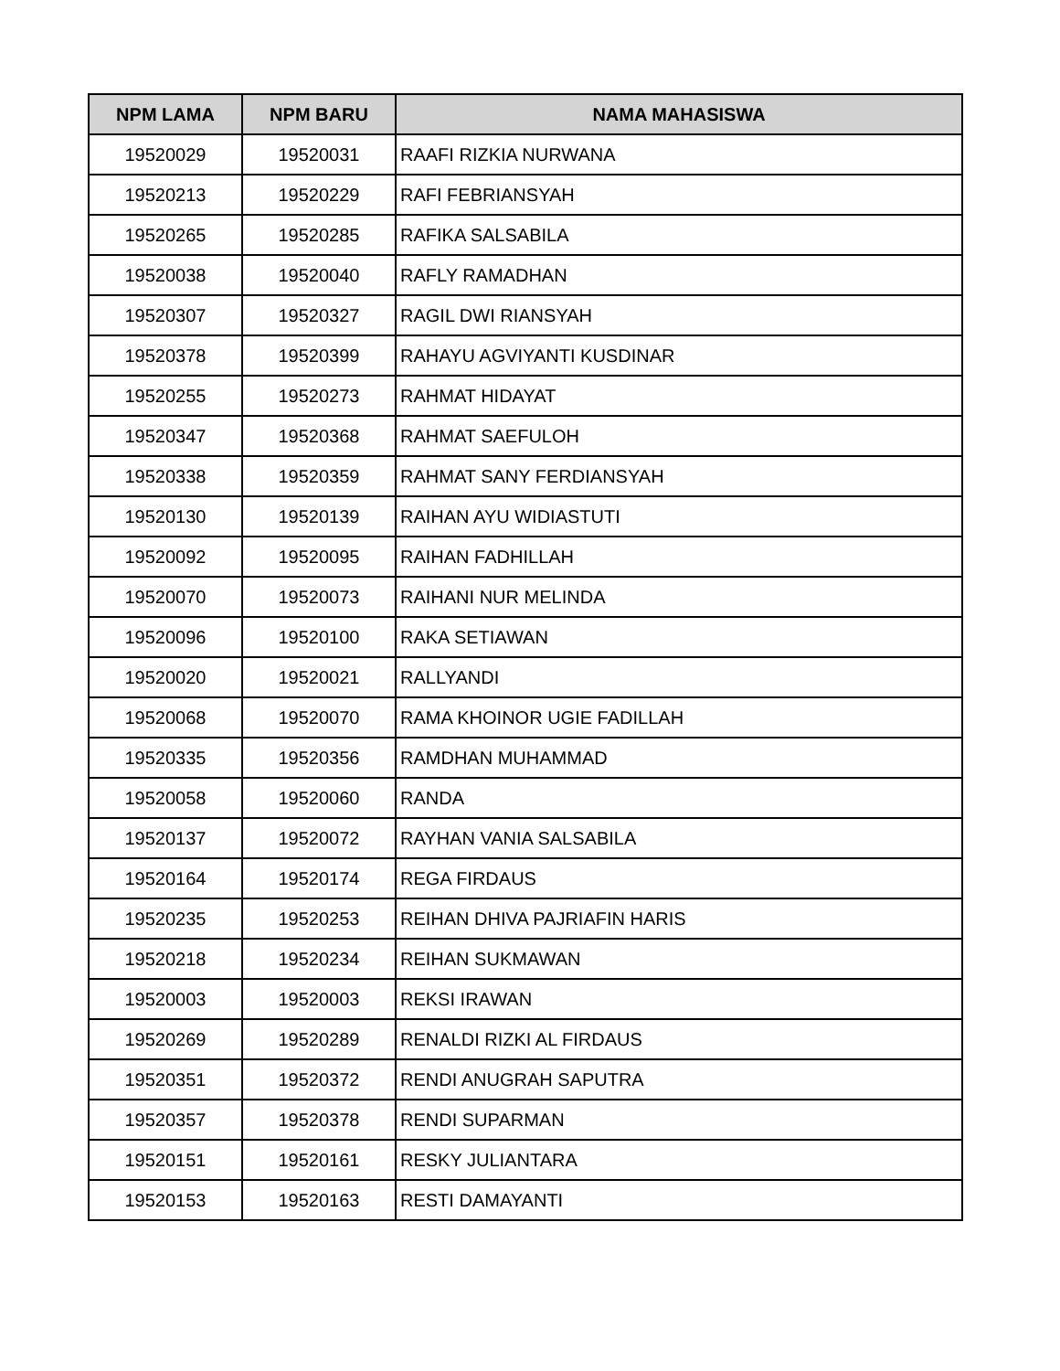| NPM LAMA | NPM BARU | NAMA MAHASISWA |
| --- | --- | --- |
| 19520029 | 19520031 | RAAFI RIZKIA NURWANA |
| 19520213 | 19520229 | RAFI FEBRIANSYAH |
| 19520265 | 19520285 | RAFIKA SALSABILA |
| 19520038 | 19520040 | RAFLY RAMADHAN |
| 19520307 | 19520327 | RAGIL DWI RIANSYAH |
| 19520378 | 19520399 | RAHAYU AGVIYANTI KUSDINAR |
| 19520255 | 19520273 | RAHMAT HIDAYAT |
| 19520347 | 19520368 | RAHMAT SAEFULOH |
| 19520338 | 19520359 | RAHMAT SANY FERDIANSYAH |
| 19520130 | 19520139 | RAIHAN AYU WIDIASTUTI |
| 19520092 | 19520095 | RAIHAN FADHILLAH |
| 19520070 | 19520073 | RAIHANI NUR MELINDA |
| 19520096 | 19520100 | RAKA SETIAWAN |
| 19520020 | 19520021 | RALLYANDI |
| 19520068 | 19520070 | RAMA KHOINOR UGIE FADILLAH |
| 19520335 | 19520356 | RAMDHAN MUHAMMAD |
| 19520058 | 19520060 | RANDA |
| 19520137 | 19520072 | RAYHAN VANIA SALSABILA |
| 19520164 | 19520174 | REGA FIRDAUS |
| 19520235 | 19520253 | REIHAN DHIVA PAJRIAFIN HARIS |
| 19520218 | 19520234 | REIHAN SUKMAWAN |
| 19520003 | 19520003 | REKSI IRAWAN |
| 19520269 | 19520289 | RENALDI RIZKI AL FIRDAUS |
| 19520351 | 19520372 | RENDI ANUGRAH SAPUTRA |
| 19520357 | 19520378 | RENDI SUPARMAN |
| 19520151 | 19520161 | RESKY JULIANTARA |
| 19520153 | 19520163 | RESTI DAMAYANTI |